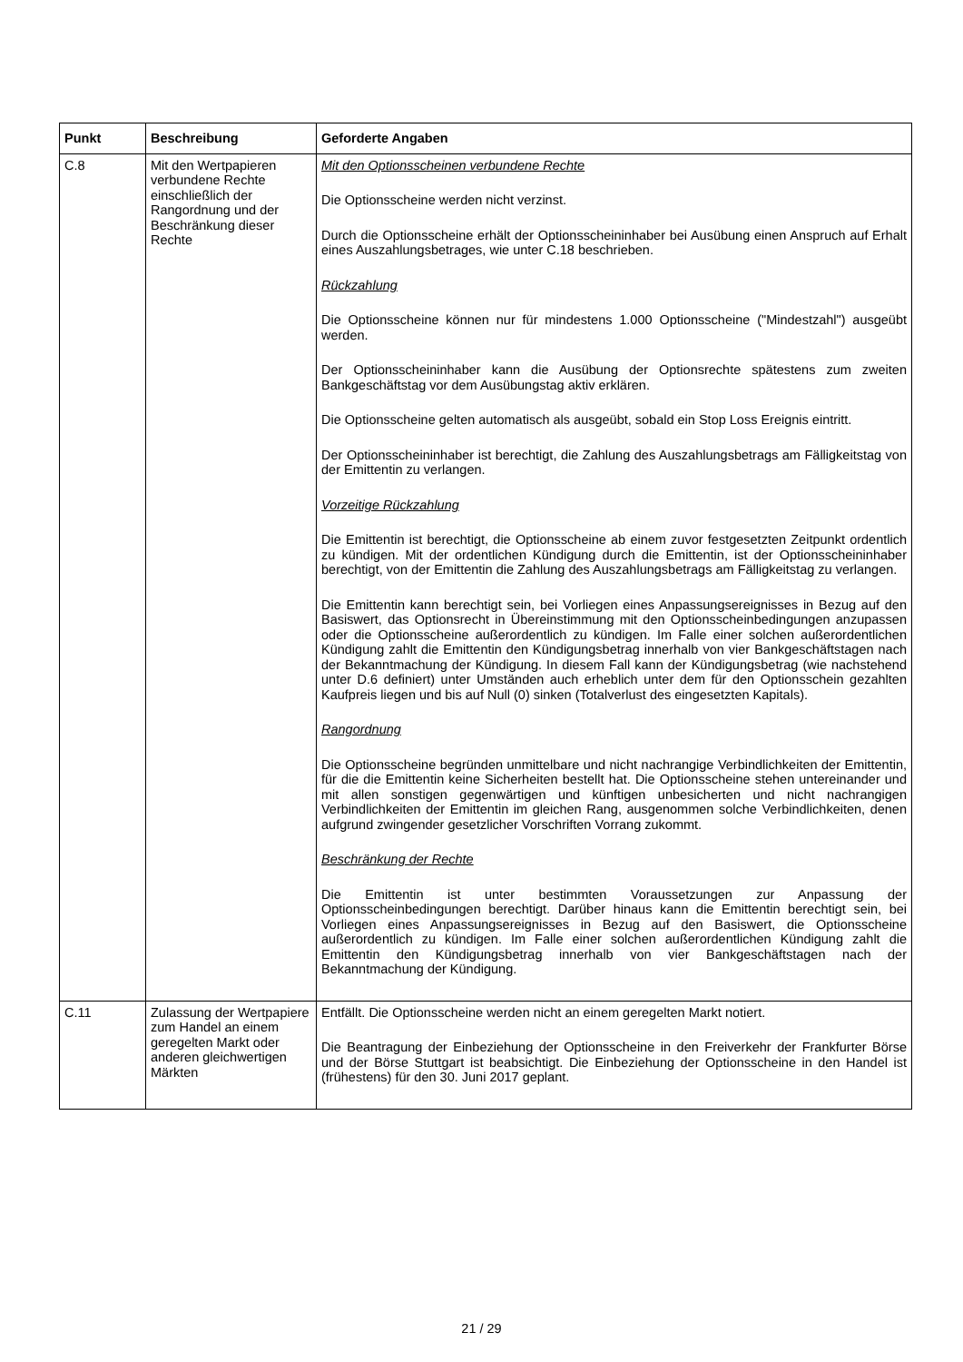| Punkt | Beschreibung | Geforderte Angaben |
| --- | --- | --- |
| C.8 | Mit den Wertpapieren verbundene Rechte einschließlich der Rangordnung und der Beschränkung dieser Rechte | Mit den Optionsscheinen verbundene Rechte Die Optionsscheine werden nicht verzinst. Durch die Optionsscheine erhält der Optionsscheininhaber bei Ausübung einen Anspruch auf Erhalt eines Auszahlungsbetrages, wie unter C.18 beschrieben. Rückzahlung Die Optionsscheine können nur für mindestens 1.000 Optionsscheine ("Mindestzahl") ausgeübt werden. Der Optionsscheininhaber kann die Ausübung der Optionsrechte spätestens zum zweiten Bankgeschäftstag vor dem Ausübungstag aktiv erklären. Die Optionsscheine gelten automatisch als ausgeübt, sobald ein Stop Loss Ereignis eintritt. Der Optionsscheininhaber ist berechtigt, die Zahlung des Auszahlungsbetrags am Fälligkeitstag von der Emittentin zu verlangen. Vorzeitige Rückzahlung Die Emittentin ist berechtigt, die Optionsscheine ab einem zuvor festgesetzten Zeitpunkt ordentlich zu kündigen. Mit der ordentlichen Kündigung durch die Emittentin, ist der Optionsscheininhaber berechtigt, von der Emittentin die Zahlung des Auszahlungsbetrags am Fälligkeitstag zu verlangen. Die Emittentin kann berechtigt sein, bei Vorliegen eines Anpassungsereignisses in Bezug auf den Basiswert, das Optionsrecht in Übereinstimmung mit den Optionsscheinbedingungen anzupassen oder die Optionsscheine außerordentlich zu kündigen. Im Falle einer solchen außerordentlichen Kündigung zahlt die Emittentin den Kündigungsbetrag innerhalb von vier Bankgeschäftstagen nach der Bekanntmachung der Kündigung. In diesem Fall kann der Kündigungsbetrag (wie nachstehend unter D.6 definiert) unter Umständen auch erheblich unter dem für den Optionsschein gezahlten Kaufpreis liegen und bis auf Null (0) sinken (Totalverlust des eingesetzten Kapitals). Rangordnung Die Optionsscheine begründen unmittelbare und nicht nachrangige Verbindlichkeiten der Emittentin, für die die Emittentin keine Sicherheiten bestellt hat. Die Optionsscheine stehen untereinander und mit allen sonstigen gegenwärtigen und künftigen unbesicherten und nicht nachrangigen Verbindlichkeiten der Emittentin im gleichen Rang, ausgenommen solche Verbindlichkeiten, denen aufgrund zwingender gesetzlicher Vorschriften Vorrang zukommt. Beschränkung der Rechte Die Emittentin ist unter bestimmten Voraussetzungen zur Anpassung der Optionsscheinbedingungen berechtigt. Darüber hinaus kann die Emittentin berechtigt sein, bei Vorliegen eines Anpassungsereignisses in Bezug auf den Basiswert, die Optionsscheine außerordentlich zu kündigen. Im Falle einer solchen außerordentlichen Kündigung zahlt die Emittentin den Kündigungsbetrag innerhalb von vier Bankgeschäftstagen nach der Bekanntmachung der Kündigung. |
| C.11 | Zulassung der Wertpapiere zum Handel an einem geregelten Markt oder anderen gleichwertigen Märkten | Entfällt. Die Optionsscheine werden nicht an einem geregelten Markt notiert. Die Beantragung der Einbeziehung der Optionsscheine in den Freiverkehr der Frankfurter Börse und der Börse Stuttgart ist beabsichtigt. Die Einbeziehung der Optionsscheine in den Handel ist (frühestens) für den 30. Juni 2017 geplant. |
21 / 29